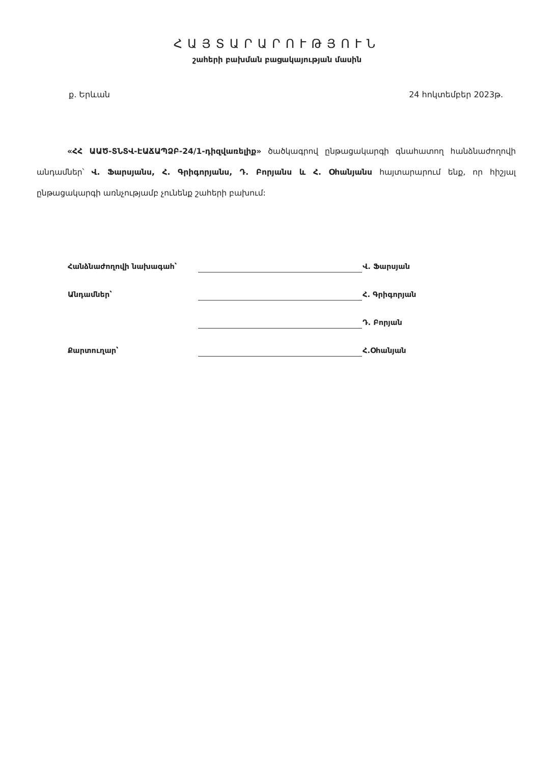ՀԱՅՏԱՐԱՐՈՒԹՅՈՒՆ
շահերի բախման բացակայության մասին
ք. Երևան 24 հոկտեմբեր 2023թ.
«ՀՀ ԱԱԾ-ՏՆՏՎ-ԷԱՃԱՊՁԲ-24/1-դիզվառելիք» ծածկագրով ընթացակարգի գնահատող հանձնաժողովի անդամներ՝ Վ. Ֆարսյանս, Հ. Գրիգորյանս, Դ. Բորյանս և Հ. Օհանյանս հայտարարում ենք, որ հիշյալ ընթացակարգի առնչությամբ չունենք շահերի բախում:
| Հանձնաժողովի նախագահ՝ | | Վ. Ֆարսյան |
| Անդամներ՝ | | Հ. Գրիգորյան |
| | | Դ. Բորյան |
| Քարտուղար՝ | | Հ.Օհանյան |